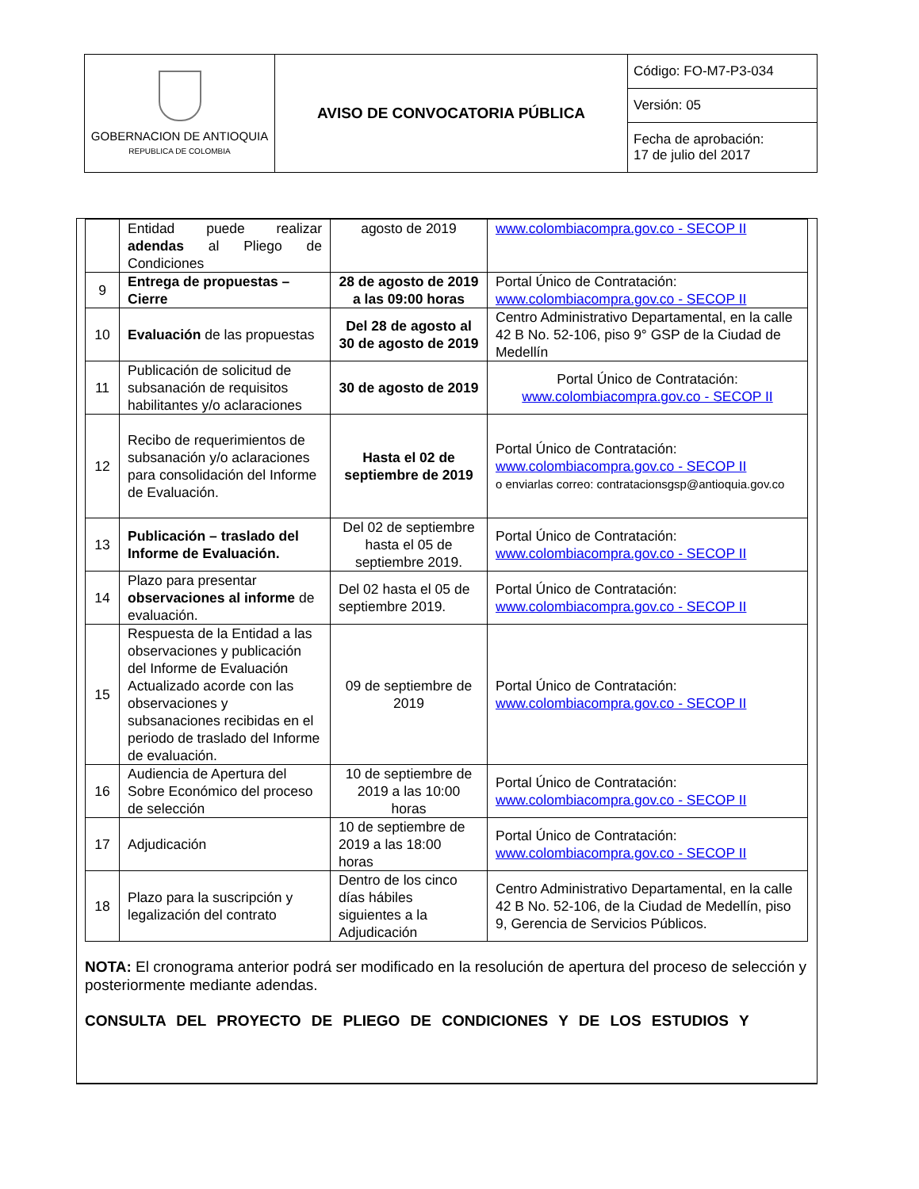| GOBERNACION DE ANTIOQUIA REPUBLICA DE COLOMBIA | AVISO DE CONVOCATORIA PÚBLICA | Código: FO-M7-P3-034 |
| | | Versión: 05 |
| | | Fecha de aprobación: 17 de julio del 2017 |
| | Entidad puede realizar adendas al Pliego de Condiciones | agosto de 2019 | www.colombiacompra.gov.co - SECOP II |
| 9 | Entrega de propuestas – Cierre | 28 de agosto de 2019 a las 09:00 horas | Portal Único de Contratación: www.colombiacompra.gov.co - SECOP II |
| 10 | Evaluación de las propuestas | Del 28 de agosto al 30 de agosto de 2019 | Centro Administrativo Departamental, en la calle 42 B No. 52-106, piso 9° GSP de la Ciudad de Medellín |
| 11 | Publicación de solicitud de subsanación de requisitos habilitantes y/o aclaraciones | 30 de agosto de 2019 | Portal Único de Contratación: www.colombiacompra.gov.co - SECOP II |
| 12 | Recibo de requerimientos de subsanación y/o aclaraciones para consolidación del Informe de Evaluación. | Hasta el 02 de septiembre de 2019 | Portal Único de Contratación: www.colombiacompra.gov.co - SECOP II o enviarlas correo: contratacionsgsp@antioquia.gov.co |
| 13 | Publicación – traslado del Informe de Evaluación. | Del 02 de septiembre hasta el 05 de septiembre 2019. | Portal Único de Contratación: www.colombiacompra.gov.co - SECOP II |
| 14 | Plazo para presentar observaciones al informe de evaluación. | Del 02 hasta el 05 de septiembre 2019. | Portal Único de Contratación: www.colombiacompra.gov.co - SECOP II |
| 15 | Respuesta de la Entidad a las observaciones y publicación del Informe de Evaluación Actualizado acorde con las observaciones y subsanaciones recibidas en el periodo de traslado del Informe de evaluación. | 09 de septiembre de 2019 | Portal Único de Contratación: www.colombiacompra.gov.co - SECOP II |
| 16 | Audiencia de Apertura del Sobre Económico del proceso de selección | 10 de septiembre de 2019 a las 10:00 horas | Portal Único de Contratación: www.colombiacompra.gov.co - SECOP II |
| 17 | Adjudicación | 10 de septiembre de 2019 a las 18:00 horas | Portal Único de Contratación: www.colombiacompra.gov.co - SECOP II |
| 18 | Plazo para la suscripción y legalización del contrato | Dentro de los cinco días hábiles siguientes a la Adjudicación | Centro Administrativo Departamental, en la calle 42 B No. 52-106, de la Ciudad de Medellín, piso 9, Gerencia de Servicios Públicos. |
NOTA: El cronograma anterior podrá ser modificado en la resolución de apertura del proceso de selección y posteriormente mediante adendas.
CONSULTA DEL PROYECTO DE PLIEGO DE CONDICIONES Y DE LOS ESTUDIOS Y